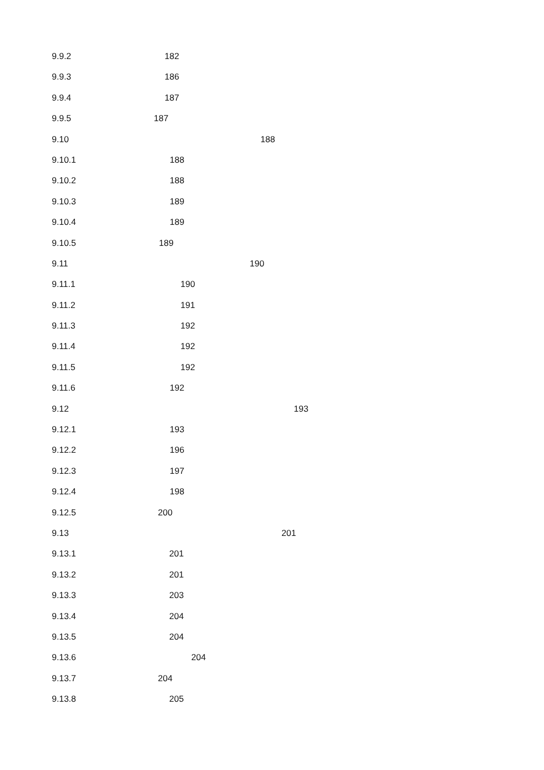9.9.2 182
9.9.3 186
9.9.4 187
9.9.5 187
9.10 188
9.10.1 188
9.10.2 188
9.10.3 189
9.10.4 189
9.10.5 189
9.11 190
9.11.1 190
9.11.2 191
9.11.3 192
9.11.4 192
9.11.5 192
9.11.6 192
9.12 193
9.12.1 193
9.12.2 196
9.12.3 197
9.12.4 198
9.12.5 200
9.13 201
9.13.1 201
9.13.2 201
9.13.3 203
9.13.4 204
9.13.5 204
9.13.6 204
9.13.7 204
9.13.8 205